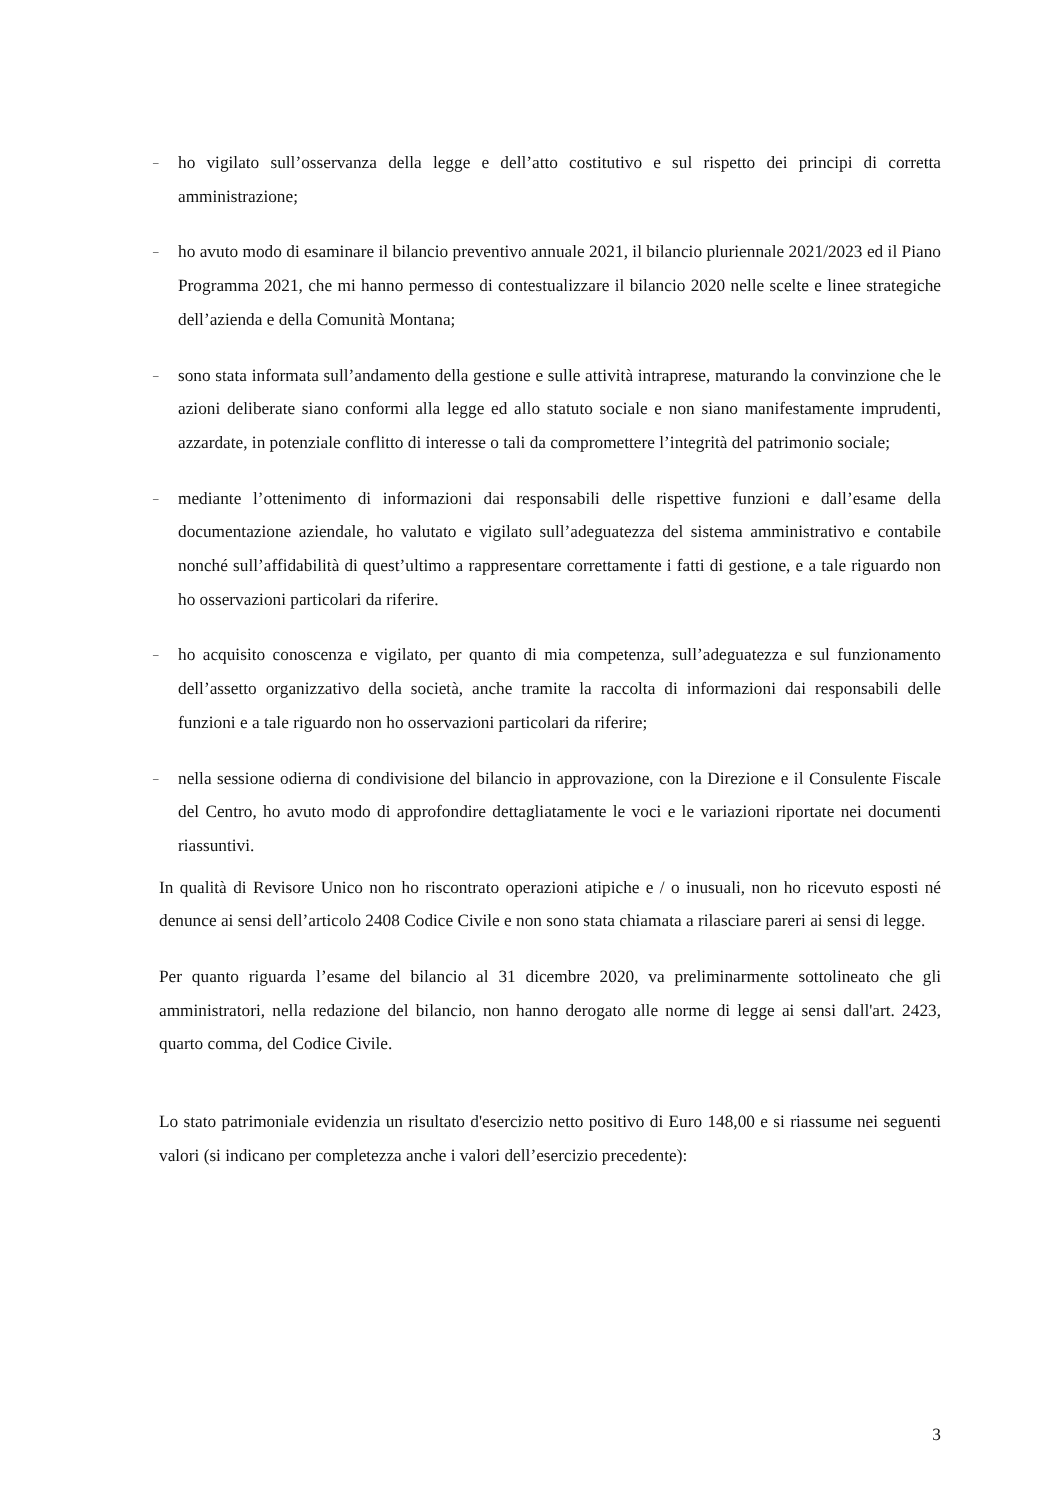–
ho vigilato sull’osservanza della legge e dell’atto costitutivo e sul rispetto dei principi di corretta amministrazione;
–
ho avuto modo di esaminare il bilancio preventivo annuale 2021, il bilancio pluriennale 2021/2023 ed il Piano Programma 2021, che mi hanno permesso di contestualizzare il bilancio 2020 nelle scelte e linee strategiche dell’azienda e della Comunità Montana;
–
sono stata informata sull’andamento della gestione e sulle attività intraprese, maturando la convinzione che le azioni deliberate siano conformi alla legge ed allo statuto sociale e non siano manifestamente imprudenti, azzardate, in potenziale conflitto di interesse o tali da compromettere l’integrità del patrimonio sociale;
–
mediante l’ottenimento di informazioni dai responsabili delle rispettive funzioni e dall’esame della documentazione aziendale, ho valutato e vigilato sull’adeguatezza del sistema amministrativo e contabile nonché sull’affidabilità di quest’ultimo a rappresentare correttamente i fatti di gestione, e a tale riguardo non ho osservazioni particolari da riferire.
–
ho acquisito conoscenza e vigilato, per quanto di mia competenza, sull’adeguatezza e sul funzionamento dell’assetto organizzativo della società, anche tramite la raccolta di informazioni dai responsabili delle funzioni e a tale riguardo non ho osservazioni particolari da riferire;
–
nella sessione odierna di condivisione del bilancio in approvazione, con la Direzione e il Consulente Fiscale del Centro, ho avuto modo di approfondire dettagliatamente le voci e le variazioni riportate nei documenti riassuntivi.
In qualità di Revisore Unico non ho riscontrato operazioni atipiche e / o inusuali, non ho ricevuto esposti né denunce ai sensi dell’articolo 2408 Codice Civile e non sono stata chiamata a rilasciare pareri ai sensi di legge.
Per quanto riguarda l’esame del bilancio al 31 dicembre 2020, va preliminarmente sottolineato che gli amministratori, nella redazione del bilancio, non hanno derogato alle norme di legge ai sensi dall'art. 2423, quarto comma, del Codice Civile.
Lo stato patrimoniale evidenzia un risultato d'esercizio netto positivo di Euro 148,00 e si riassume nei seguenti valori (si indicano per completezza anche i valori dell’esercizio precedente):
3